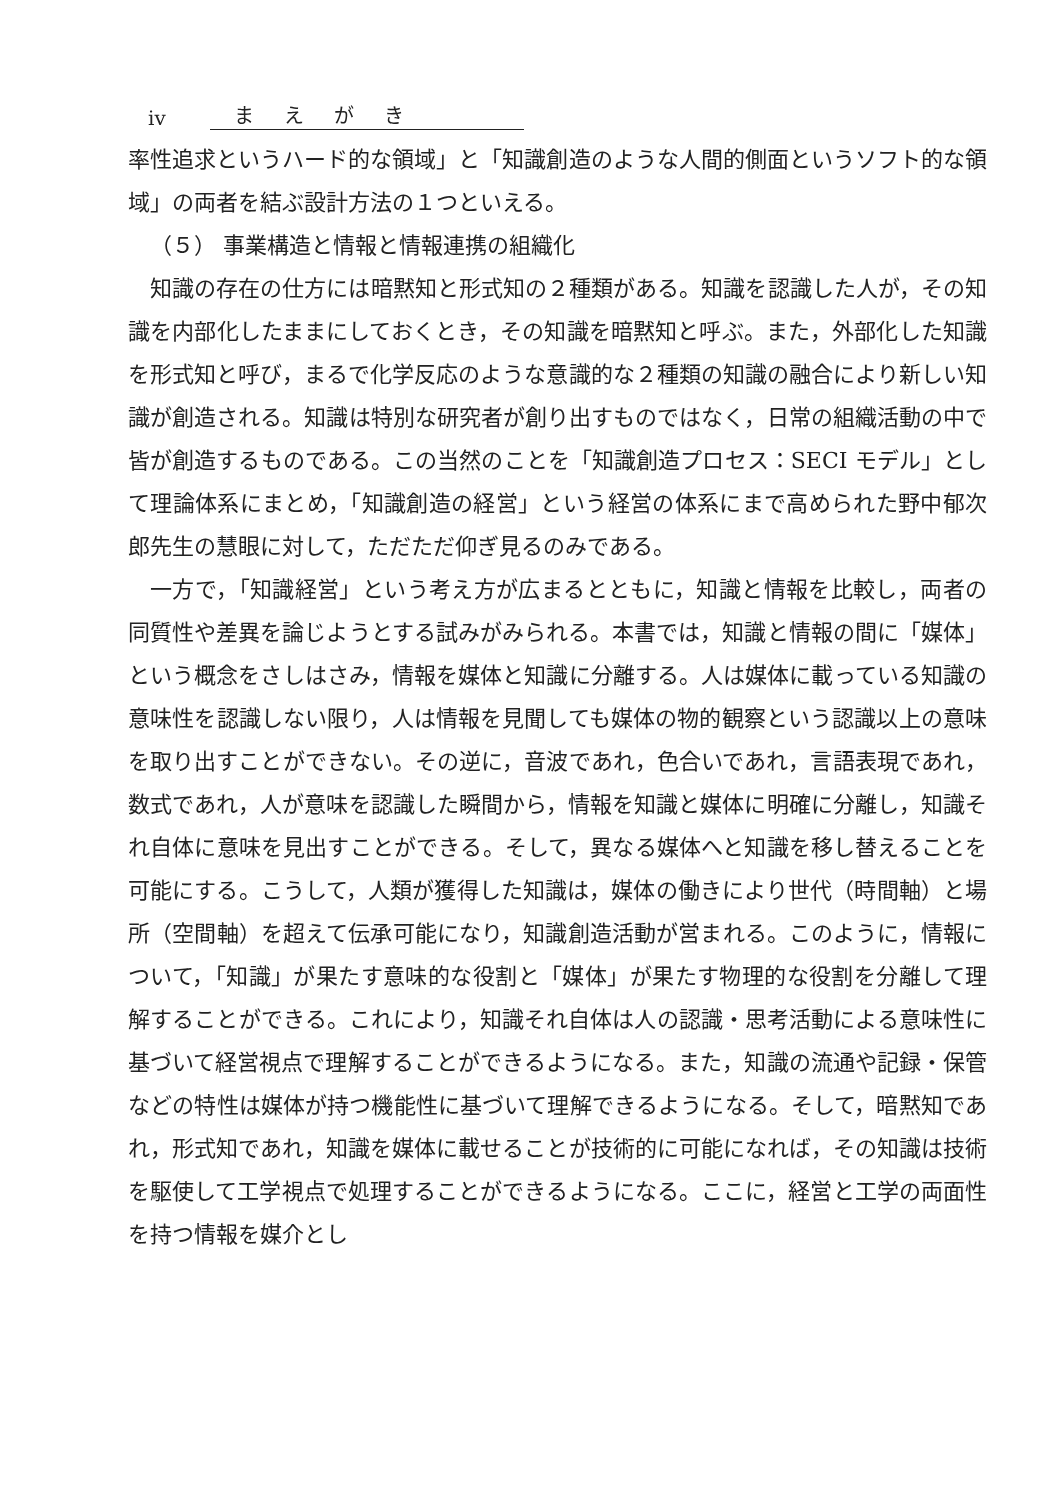iv まえがき
率性追求というハード的な領域」と「知識創造のような人間的側面というソフト的な領域」の両者を結ぶ設計方法の１つといえる。
（５） 事業構造と情報と情報連携の組織化
知識の存在の仕方には暗黙知と形式知の２種類がある。知識を認識した人が，その知識を内部化したままにしておくとき，その知識を暗黙知と呼ぶ。また，外部化した知識を形式知と呼び，まるで化学反応のような意識的な２種類の知識の融合により新しい知識が創造される。知識は特別な研究者が創り出すものではなく，日常の組織活動の中で皆が創造するものである。この当然のことを「知識創造プロセス：SECI モデル」として理論体系にまとめ，「知識創造の経営」という経営の体系にまで高められた野中郁次郎先生の慧眼に対して，ただただ仰ぎ見るのみである。
一方で，「知識経営」という考え方が広まるとともに，知識と情報を比較し，両者の同質性や差異を論じようとする試みがみられる。本書では，知識と情報の間に「媒体」という概念をさしはさみ，情報を媒体と知識に分離する。人は媒体に載っている知識の意味性を認識しない限り，人は情報を見聞しても媒体の物的観察という認識以上の意味を取り出すことができない。その逆に，音波であれ，色合いであれ，言語表現であれ，数式であれ，人が意味を認識した瞬間から，情報を知識と媒体に明確に分離し，知識それ自体に意味を見出すことができる。そして，異なる媒体へと知識を移し替えることを可能にする。こうして，人類が獲得した知識は，媒体の働きにより世代（時間軸）と場所（空間軸）を超えて伝承可能になり，知識創造活動が営まれる。このように，情報について，「知識」が果たす意味的な役割と「媒体」が果たす物理的な役割を分離して理解することができる。これにより，知識それ自体は人の認識・思考活動による意味性に基づいて経営視点で理解することができるようになる。また，知識の流通や記録・保管などの特性は媒体が持つ機能性に基づいて理解できるようになる。そして，暗黙知であれ，形式知であれ，知識を媒体に載せることが技術的に可能になれば，その知識は技術を駆使して工学視点で処理することができるようになる。ここに，経営と工学の両面性を持つ情報を媒介とし